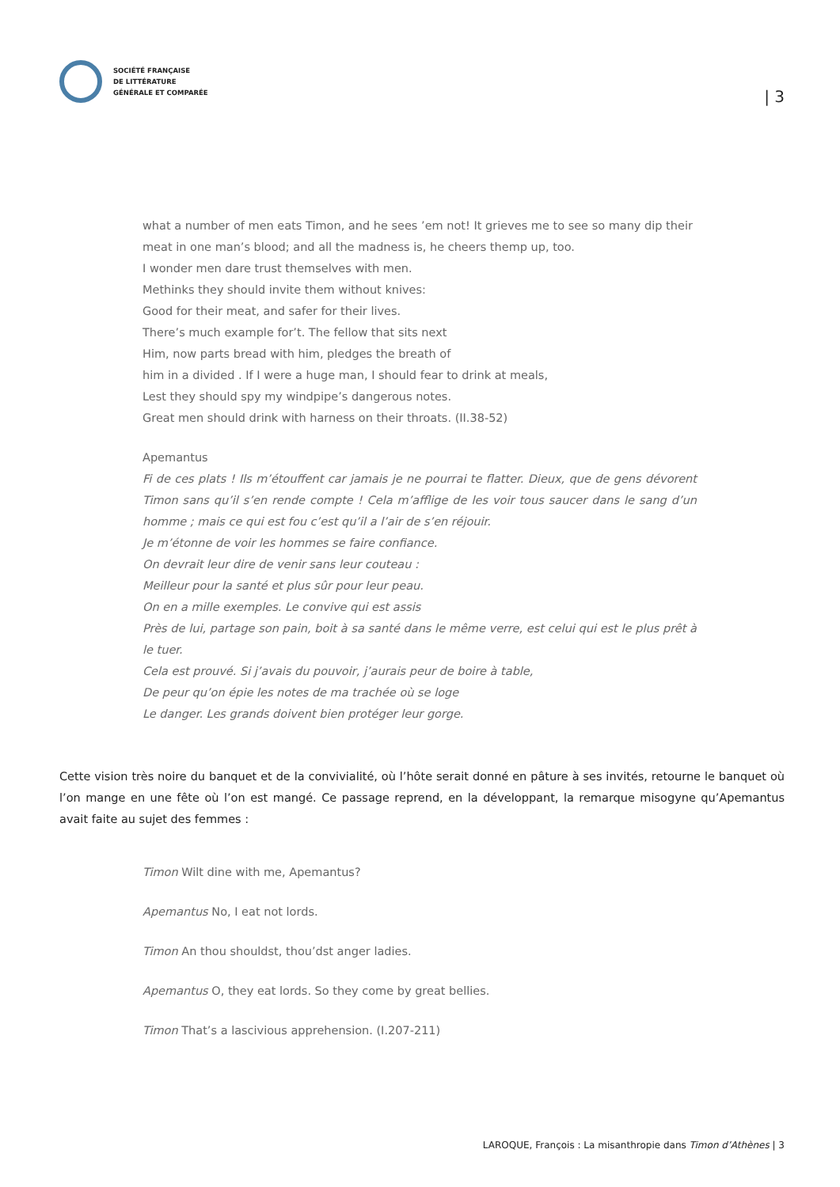SOCIÉTÉ FRANÇAISE
DE LITTÉRATURE
GÉNÉRALE ET COMPARÉE
| 3
what a number of men eats Timon, and he sees ’em not! It grieves me to see so many dip their meat in one man’s blood; and all the madness is, he cheers themp up, too.
I wonder men dare trust themselves with men.
Methinks they should invite them without knives:
Good for their meat, and safer for their lives.
There’s much example for’t. The fellow that sits next
Him, now parts bread with him, pledges the breath of
him in a divided . If I were a huge man, I should fear to drink at meals,
Lest they should spy my windpipe’s dangerous notes.
Great men should drink with harness on their throats. (II.38-52)
Apemantus
Fi de ces plats ! Ils m’étouffent car jamais je ne pourrai te flatter. Dieux, que de gens dévorent Timon sans qu’il s’en rende compte ! Cela m’afflige de les voir tous saucer dans le sang d’un homme ; mais ce qui est fou c’est qu’il a l’air de s’en réjouir.
Je m’étonne de voir les hommes se faire confiance.
On devrait leur dire de venir sans leur couteau :
Meilleur pour la santé et plus sûr pour leur peau.
On en a mille exemples. Le convive qui est assis
Près de lui, partage son pain, boit à sa santé dans le même verre, est celui qui est le plus prêt à le tuer.
Cela est prouvé. Si j’avais du pouvoir, j’aurais peur de boire à table,
De peur qu’on épie les notes de ma trachée où se loge
Le danger. Les grands doivent bien protéger leur gorge.
Cette vision très noire du banquet et de la convivialité, où l’hôte serait donné en pâture à ses invités, retourne le banquet où l’on mange en une fête où l’on est mangé. Ce passage reprend, en la développant, la remarque misogyne qu’Apemantus avait faite au sujet des femmes :
Timon Wilt dine with me, Apemantus?
Apemantus No, I eat not lords.
Timon An thou shouldst, thou’dst anger ladies.
Apemantus O, they eat lords. So they come by great bellies.
Timon That’s a lascivious apprehension. (I.207-211)
LAROQUE, François : La misanthropie dans Timon d’Athènes | 3